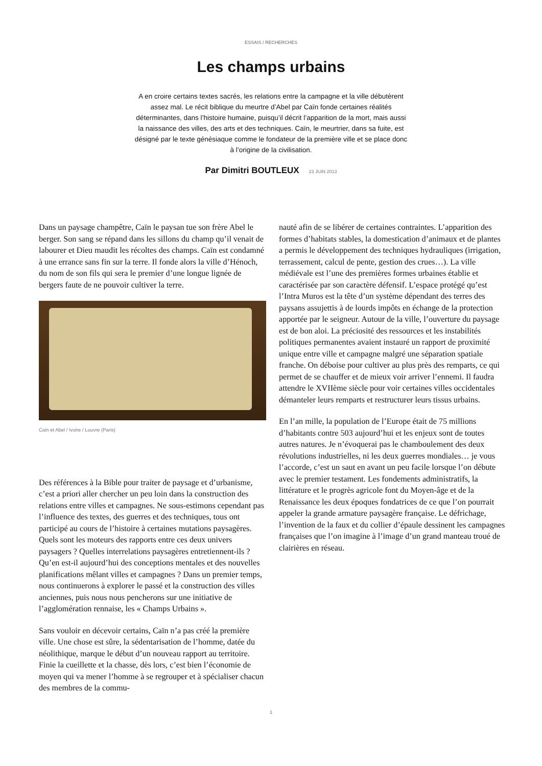ESSAIS / RECHERCHES
Les champs urbains
A en croire certains textes sacrés, les relations entre la campagne et la ville débutèrent assez mal. Le récit biblique du meurtre d’Abel par Caïn fonde certaines réalités déterminantes, dans l’histoire humaine, puisqu’il décrit l’apparition de la mort, mais aussi la naissance des villes, des arts et des techniques. Caïn, le meurtrier, dans sa fuite, est désigné par le texte génésiaque comme le fondateur de la première ville et se place donc à l’origine de la civilisation.
Par Dimitri BOUTLEUX 23 JUIN 2013
Dans un paysage champêtre, Caïn le paysan tue son frère Abel le berger. Son sang se répand dans les sillons du champ qu’il venait de labourer et Dieu maudit les récoltes des champs. Caïn est condamné à une errance sans fin sur la terre. Il fonde alors la ville d’Hénoch, du nom de son fils qui sera le premier d’une longue lignée de bergers faute de ne pouvoir cultiver la terre.
Cain et Abel / Ivoire / Louvre (Paris)
Des références à la Bible pour traiter de paysage et d’urbanisme, c’est a priori aller chercher un peu loin dans la construction des relations entre villes et campagnes. Ne sous-estimons cependant pas l’influence des textes, des guerres et des techniques, tous ont participé au cours de l’histoire à certaines mutations paysagères. Quels sont les moteurs des rapports entre ces deux univers paysagers ? Quelles interrelations paysagères entretiennent-ils ? Qu’en est-il aujourd’hui des conceptions mentales et des nouvelles planifications mêlant villes et campagnes ? Dans un premier temps, nous continuerons à explorer le passé et la construction des villes anciennes, puis nous nous pencherons sur une initiative de l’agglomération rennaise, les « Champs Urbains ».
Sans vouloir en décevoir certains, Caïn n’a pas créé la première ville. Une chose est sûre, la sédentarisation de l’homme, datée du néolithique, marque le début d’un nouveau rapport au territoire. Finie la cueillette et la chasse, dès lors, c’est bien l’économie de moyen qui va mener l’homme à se regrouper et à spécialiser chacun des membres de la commu-
nauté afin de se libérer de certaines contraintes. L’apparition des formes d’habitats stables, la domestication d’animaux et de plantes a permis le développement des techniques hydrauliques (irrigation, terrassement, calcul de pente, gestion des crues…). La ville médiévale est l’une des premières formes urbaines établie et caractérisée par son caractère défensif. L’espace protégé qu’est l’Intra Muros est la tête d’un système dépendant des terres des paysans assujettis à de lourds impôts en échange de la protection apportée par le seigneur. Autour de la ville, l’ouverture du paysage est de bon aloi. La préciosité des ressources et les instabilités politiques permanentes avaient instauré un rapport de proximité unique entre ville et campagne malgré une séparation spatiale franche. On déboise pour cultiver au plus près des remparts, ce qui permet de se chauffer et de mieux voir arriver l’ennemi. Il faudra attendre le XVIIème siècle pour voir certaines villes occidentales démanteler leurs remparts et restructurer leurs tissus urbains.
En l’an mille, la population de l’Europe était de 75 millions d’habitants contre 503 aujourd’hui et les enjeux sont de toutes autres natures. Je n’évoquerai pas le chamboulement des deux révolutions industrielles, ni les deux guerres mondiales… je vous l’accorde, c’est un saut en avant un peu facile lorsque l’on débute avec le premier testament. Les fondements administratifs, la littérature et le progrès agricole font du Moyen-âge et de la Renaissance les deux époques fondatrices de ce que l’on pourrait appeler la grande armature paysagère française. Le défrichage, l’invention de la faux et du collier d’épaule dessinent les campagnes françaises que l’on imagine à l’image d’un grand manteau troué de clairières en réseau.
1